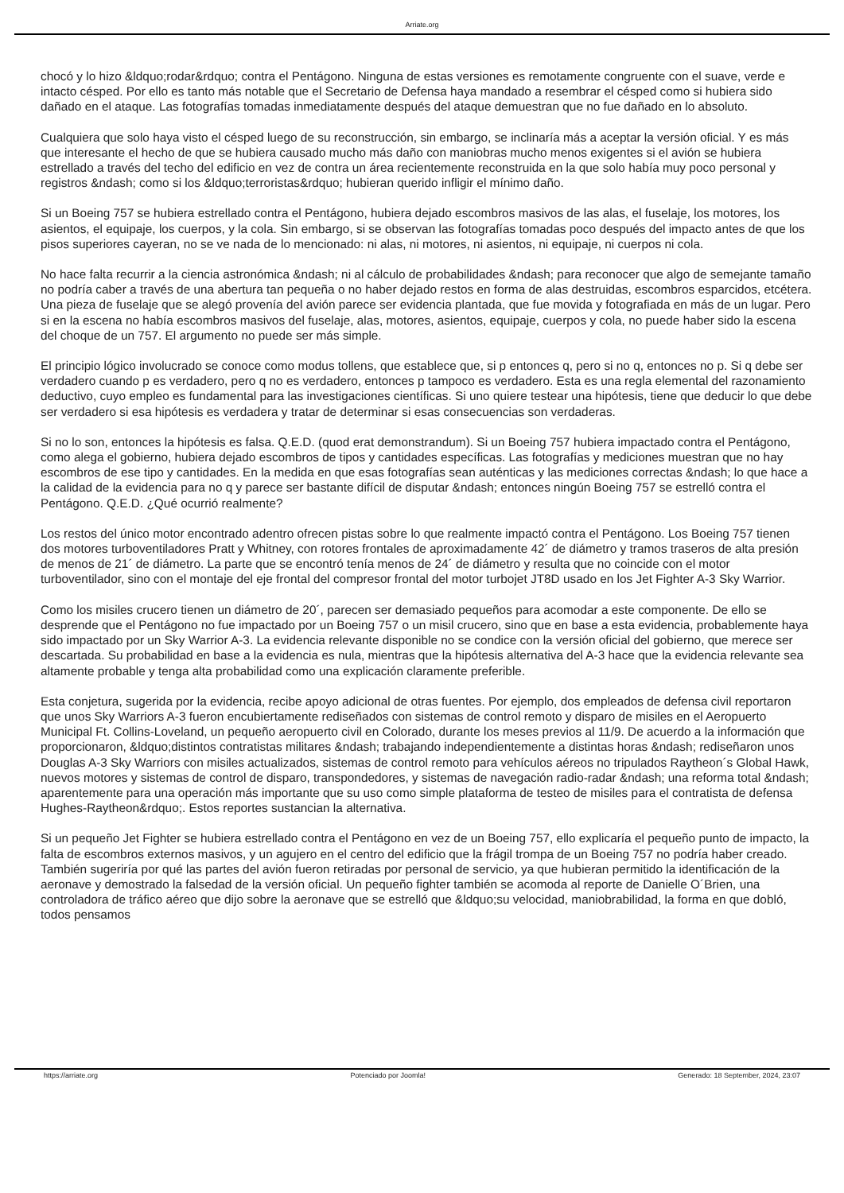Arriate.org
chocó y lo hizo &ldquo;rodar&rdquo; contra el Pentágono. Ninguna de estas versiones es remotamente congruente con el suave, verde e intacto césped. Por ello es tanto más notable que el Secretario de Defensa haya mandado a resembrar el césped como si hubiera sido dañado en el ataque. Las fotografías tomadas inmediatamente después del ataque demuestran que no fue dañado en lo absoluto.
Cualquiera que solo haya visto el césped luego de su reconstrucción, sin embargo, se inclinaría más a aceptar la versión oficial. Y es más que interesante el hecho de que se hubiera causado mucho más daño con maniobras mucho menos exigentes si el avión se hubiera estrellado a través del techo del edificio en vez de contra un área recientemente reconstruida en la que solo había muy poco personal y registros &ndash; como si los &ldquo;terroristas&rdquo; hubieran querido infligir el mínimo daño.
Si un Boeing 757 se hubiera estrellado contra el Pentágono, hubiera dejado escombros masivos de las alas, el fuselaje, los motores, los asientos, el equipaje, los cuerpos, y la cola. Sin embargo, si se observan las fotografías tomadas poco después del impacto antes de que los pisos superiores cayeran, no se ve nada de lo mencionado: ni alas, ni motores, ni asientos, ni equipaje, ni cuerpos ni cola.
No hace falta recurrir a la ciencia astronómica &ndash; ni al cálculo de probabilidades &ndash; para reconocer que algo de semejante tamaño no podría caber a través de una abertura tan pequeña o no haber dejado restos en forma de alas destruidas, escombros esparcidos, etcétera. Una pieza de fuselaje que se alegó provenía del avión parece ser evidencia plantada, que fue movida y fotografiada en más de un lugar. Pero si en la escena no había escombros masivos del fuselaje, alas, motores, asientos, equipaje, cuerpos y cola, no puede haber sido la escena del choque de un 757. El argumento no puede ser más simple.
El principio lógico involucrado se conoce como modus tollens, que establece que, si p entonces q, pero si no q, entonces no p. Si q debe ser verdadero cuando p es verdadero, pero q no es verdadero, entonces p tampoco es verdadero. Esta es una regla elemental del razonamiento deductivo, cuyo empleo es fundamental para las investigaciones científicas. Si uno quiere testear una hipótesis, tiene que deducir lo que debe ser verdadero si esa hipótesis es verdadera y tratar de determinar si esas consecuencias son verdaderas.
Si no lo son, entonces la hipótesis es falsa. Q.E.D. (quod erat demonstrandum). Si un Boeing 757 hubiera impactado contra el Pentágono, como alega el gobierno, hubiera dejado escombros de tipos y cantidades específicas. Las fotografías y mediciones muestran que no hay escombros de ese tipo y cantidades. En la medida en que esas fotografías sean auténticas y las mediciones correctas &ndash; lo que hace a la calidad de la evidencia para no q y parece ser bastante difícil de disputar &ndash; entonces ningún Boeing 757 se estrelló contra el Pentágono. Q.E.D. ¿Qué ocurrió realmente?
Los restos del único motor encontrado adentro ofrecen pistas sobre lo que realmente impactó contra el Pentágono. Los Boeing 757 tienen dos motores turboventiladores Pratt y Whitney, con rotores frontales de aproximadamente 42´ de diámetro y tramos traseros de alta presión de menos de 21´ de diámetro. La parte que se encontró tenía menos de 24´ de diámetro y resulta que no coincide con el motor turboventilador, sino con el montaje del eje frontal del compresor frontal del motor turbojet JT8D usado en los Jet Fighter A-3 Sky Warrior.
Como los misiles crucero tienen un diámetro de 20´, parecen ser demasiado pequeños para acomodar a este componente. De ello se desprende que el Pentágono no fue impactado por un Boeing 757 o un misil crucero, sino que en base a esta evidencia, probablemente haya sido impactado por un Sky Warrior A-3. La evidencia relevante disponible no se condice con la versión oficial del gobierno, que merece ser descartada. Su probabilidad en base a la evidencia es nula, mientras que la hipótesis alternativa del A-3 hace que la evidencia relevante sea altamente probable y tenga alta probabilidad como una explicación claramente preferible.
Esta conjetura, sugerida por la evidencia, recibe apoyo adicional de otras fuentes. Por ejemplo, dos empleados de defensa civil reportaron que unos Sky Warriors A-3 fueron encubiertamente rediseñados con sistemas de control remoto y disparo de misiles en el Aeropuerto Municipal Ft. Collins-Loveland, un pequeño aeropuerto civil en Colorado, durante los meses previos al 11/9. De acuerdo a la información que proporcionaron, &ldquo;distintos contratistas militares &ndash; trabajando independientemente a distintas horas &ndash; rediseñaron unos Douglas A-3 Sky Warriors con misiles actualizados, sistemas de control remoto para vehículos aéreos no tripulados Raytheon´s Global Hawk, nuevos motores y sistemas de control de disparo, transpondedores, y sistemas de navegación radio-radar &ndash; una reforma total &ndash; aparentemente para una operación más importante que su uso como simple plataforma de testeo de misiles para el contratista de defensa Hughes-Raytheon&rdquo;. Estos reportes sustancian la alternativa.
Si un pequeño Jet Fighter se hubiera estrellado contra el Pentágono en vez de un Boeing 757, ello explicaría el pequeño punto de impacto, la falta de escombros externos masivos, y un agujero en el centro del edificio que la frágil trompa de un Boeing 757 no podría haber creado. También sugeriría por qué las partes del avión fueron retiradas por personal de servicio, ya que hubieran permitido la identificación de la aeronave y demostrado la falsedad de la versión oficial. Un pequeño fighter también se acomoda al reporte de Danielle O´Brien, una controladora de tráfico aéreo que dijo sobre la aeronave que se estrelló que &ldquo;su velocidad, maniobrabilidad, la forma en que dobló, todos pensamos
https://arriate.org Potenciado por Joomla! Generado: 18 September, 2024, 23:07